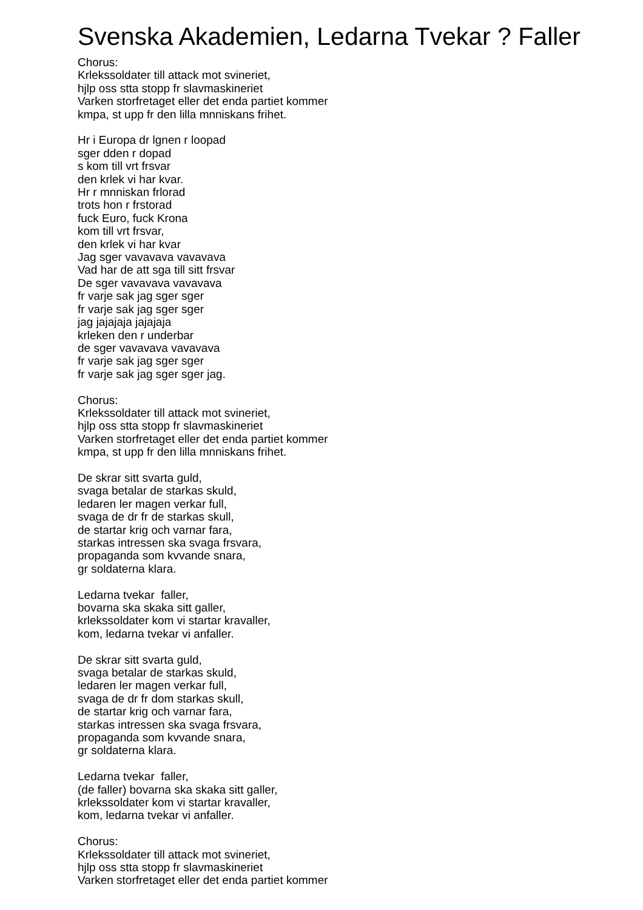Svenska Akademien, Ledarna Tvekar ? Faller
Chorus:
Krlekssoldater till attack mot svineriet,
hjlp oss stta stopp fr slavmaskineriet
Varken storfretaget eller det enda partiet kommer
kmpa, st upp fr den lilla mnniskans frihet.
Hr i Europa dr lgnen r loopad
sger dden r dopad
s kom till vrt frsvar
den krlek vi har kvar.
Hr r mnniskan frlorad
trots hon r frstorad
fuck Euro, fuck Krona
kom till vrt frsvar,
den krlek vi har kvar
Jag sger vavavava vavavava
Vad har de att sga till sitt frsvar
De sger vavavava vavavava
fr varje sak jag sger sger
fr varje sak jag sger sger
jag jajajaja jajajaja
krleken den r underbar
de sger vavavava vavavava
fr varje sak jag sger sger
fr varje sak jag sger sger jag.
Chorus:
Krlekssoldater till attack mot svineriet,
hjlp oss stta stopp fr slavmaskineriet
Varken storfretaget eller det enda partiet kommer
kmpa, st upp fr den lilla mnniskans frihet.
De skrar sitt svarta guld,
svaga betalar de starkas skuld,
ledaren ler magen verkar full,
svaga de dr fr de starkas skull,
de startar krig och varnar fara,
starkas intressen ska svaga frsvara,
propaganda som kvvande snara,
gr soldaterna klara.
Ledarna tvekar faller,
bovarna ska skaka sitt galler,
krlekssoldater kom vi startar kravaller,
kom, ledarna tvekar vi anfaller.
De skrar sitt svarta guld,
svaga betalar de starkas skuld,
ledaren ler magen verkar full,
svaga de dr fr dom starkas skull,
de startar krig och varnar fara,
starkas intressen ska svaga frsvara,
propaganda som kvvande snara,
gr soldaterna klara.
Ledarna tvekar faller,
(de faller) bovarna ska skaka sitt galler,
krlekssoldater kom vi startar kravaller,
kom, ledarna tvekar vi anfaller.
Chorus:
Krlekssoldater till attack mot svineriet,
hjlp oss stta stopp fr slavmaskineriet
Varken storfretaget eller det enda partiet kommer